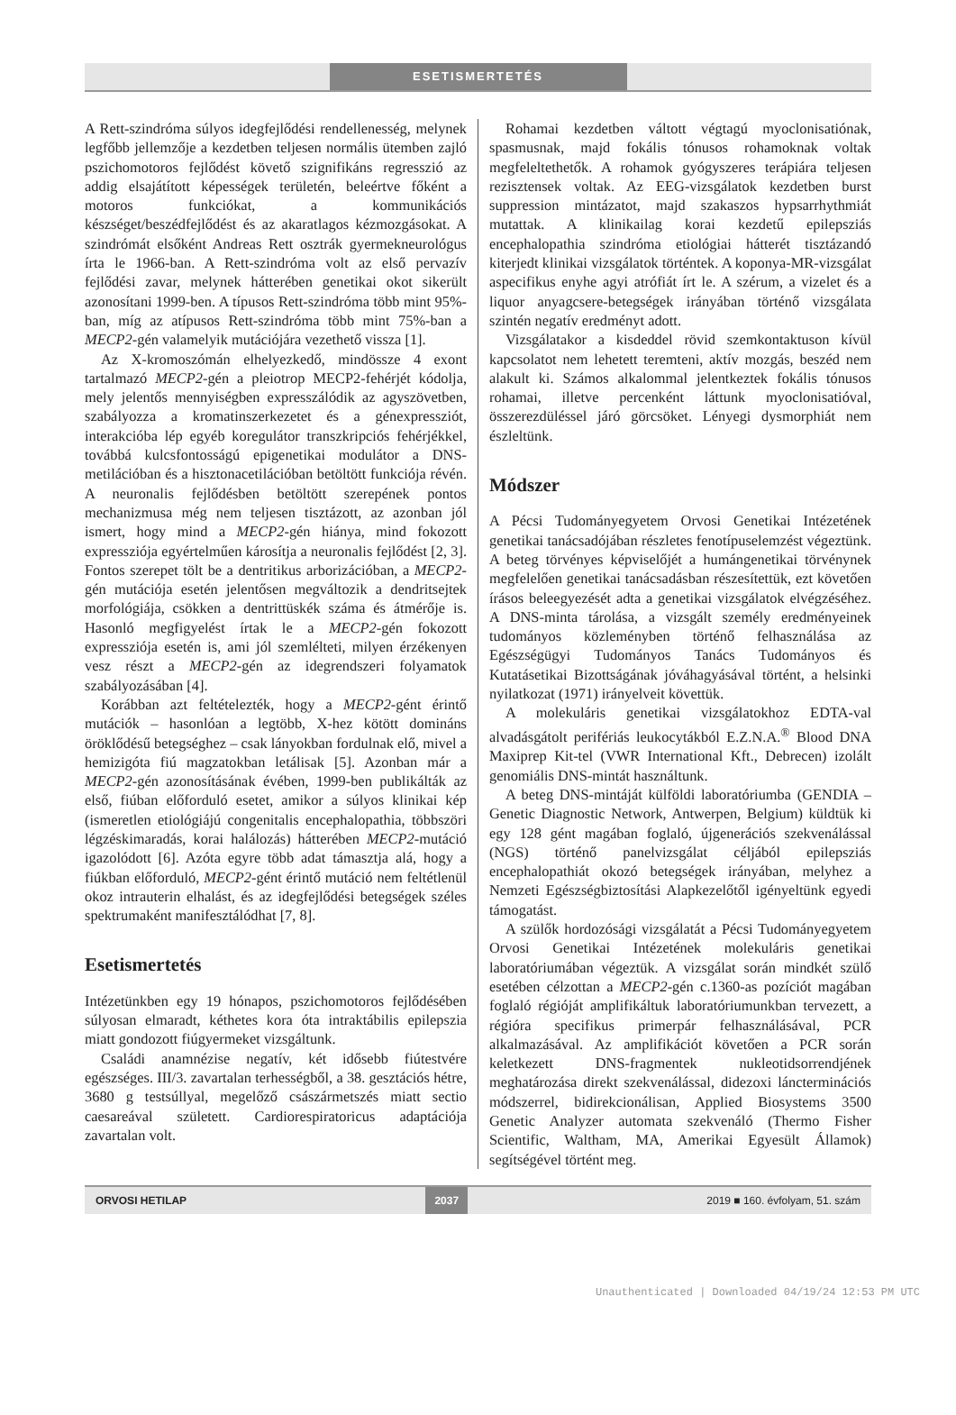ESETISMERTETÉS
A Rett-szindróma súlyos idegfejlődési rendellenesség, melynek legfőbb jellemzője a kezdetben teljesen normális ütemben zajló pszichomotoros fejlődést követő szignifikáns regresszió az addig elsajátított képességek területén, beleértve főként a motoros funkciókat, a kommunikációs készséget/beszédfejlődést és az akaratlagos kézmozgásokat. A szindrómát elsőként Andreas Rett osztrák gyermekneurológus írta le 1966-ban. A Rett-szindróma volt az első pervazív fejlődési zavar, melynek hátterében genetikai okot sikerült azonosítani 1999-ben. A típusos Rett-szindróma több mint 95%-ban, míg az atípusos Rett-szindróma több mint 75%-ban a MECP2-gén valamelyik mutációjára vezethető vissza [1].
Az X-kromoszómán elhelyezkedő, mindössze 4 exont tartalmazó MECP2-gén a pleiotrop MECP2-fehérjét kódolja, mely jelentős mennyiségben expresszálódik az agyszövetben, szabályozza a kromatinszerkezetet és a génexpressziót, interakcióba lép egyéb koregulátor transzkripciós fehérjékkel, továbbá kulcsfontosságú epigenetikai modulátor a DNS-metilációban és a hisztonacetilációban betöltött funkciója révén. A neuronalis fejlődésben betöltött szerepének pontos mechanizmusa még nem teljesen tisztázott, az azonban jól ismert, hogy mind a MECP2-gén hiánya, mind fokozott expressziója egyértelműen károsítja a neuronalis fejlődést [2, 3]. Fontos szerepet tölt be a dentritikus arborizációban, a MECP2-gén mutációja esetén jelentősen megváltozik a dendritsejtek morfológiája, csökken a dentrittüskék száma és átmérője is. Hasonló megfigyelést írtak le a MECP2-gén fokozott expressziója esetén is, ami jól szemlélteti, milyen érzékenyen vesz részt a MECP2-gén az idegrendszeri folyamatok szabályozásában [4].
Korábban azt feltételezték, hogy a MECP2-gént érintő mutációk – hasonlóan a legtöbb, X-hez kötött domináns öröklődésű betegséghez – csak lányokban fordulnak elő, mivel a hemizigóta fiú magzatokban letálisak [5]. Azonban már a MECP2-gén azonosításának évében, 1999-ben publikálták az első, fiúban előforduló esetet, amikor a súlyos klinikai kép (ismeretlen etiológiájú congenitalis encephalopathia, többszöri légzéskimaradás, korai halálozás) hátterében MECP2-mutáció igazolódott [6]. Azóta egyre több adat támasztja alá, hogy a fiúkban előforduló, MECP2-gént érintő mutáció nem feltétlenül okoz intrauterin elhalást, és az idegfejlődési betegségek széles spektrumaként manifesztálódhat [7, 8].
Esetismertetés
Intézetünkben egy 19 hónapos, pszichomotoros fejlődésében súlyosan elmaradt, kéthetes kora óta intraktábilis epilepszia miatt gondozott fiúgyermeket vizsgáltunk.
Családi anamnézise negatív, két idősebb fiútestvére egészséges. III/3. zavartalan terhességből, a 38. gesztációs hétre, 3680 g testsúllyal, megelőző császármetszés miatt sectio caesareával született. Cardiorespiratoricus adaptációja zavartalan volt.
Rohamai kezdetben váltott végtagú myoclonisatiónak, spasmusnak, majd fokális tónusos rohamoknak voltak megfeleltethetők. A rohamok gyógyszeres terápiára teljesen rezisztensek voltak. Az EEG-vizsgálatok kezdetben burst suppression mintázatot, majd szakaszos hypsarrhythmiát mutattak. A klinikailag korai kezdetű epilepsziás encephalopathia szindróma etiológiai hátterét tisztázandó kiterjedt klinikai vizsgálatok történtek. A koponya-MR-vizsgálat aspecifikus enyhe agyi atrófiát írt le. A szérum, a vizelet és a liquor anyagcsere-betegségek irányában történő vizsgálata szintén negatív eredményt adott.
Vizsgálatakor a kisdeddel rövid szemkontaktuson kívül kapcsolatot nem lehetett teremteni, aktív mozgás, beszéd nem alakult ki. Számos alkalommal jelentkeztek fokális tónusos rohamai, illetve percenként láttunk myoclonisatióval, összerezdüléssel járó görcsöket. Lényegi dysmorphiát nem észleltünk.
Módszer
A Pécsi Tudományegyetem Orvosi Genetikai Intézetének genetikai tanácsadójában részletes fenotípuselemzést végeztünk. A beteg törvényes képviselőjét a humángenetikai törvénynek megfelelően genetikai tanácsadásban részesítettük, ezt követően írásos beleegyezését adta a genetikai vizsgálatok elvégzéséhez. A DNS-minta tárolása, a vizsgált személy eredményeinek tudományos közleményben történő felhasználása az Egészségügyi Tudományos Tanács Tudományos és Kutatásetikai Bizottságának jóváhagyásával történt, a helsinki nyilatkozat (1971) irányelveit követtük.
A molekuláris genetikai vizsgálatokhoz EDTA-val alvadásgátolt perifériás leukocytákból E.Z.N.A.<sup>®</sup> Blood DNA Maxiprep Kit-tel (VWR International Kft., Debrecen) izolált genomiális DNS-mintát használtunk.
A beteg DNS-mintáját külföldi laboratóriumba (GENDIA – Genetic Diagnostic Network, Antwerpen, Belgium) küldtük ki egy 128 gént magában foglaló, újgenerációs szekvenálással (NGS) történő panelvizsgálat céljából epilepsziás encephalopathiát okozó betegségek irányában, melyhez a Nemzeti Egészségbiztosítási Alapkezelőtől igényeltünk egyedi támogatást.
A szülők hordozósági vizsgálatát a Pécsi Tudományegyetem Orvosi Genetikai Intézetének molekuláris genetikai laboratóriumában végeztük. A vizsgálat során mindkét szülő esetében célzottan a MECP2-gén c.1360-as pozíciót magában foglaló régióját amplifikáltuk laboratóriumunkban tervezett, a régióra specifikus primerpár felhasználásával, PCR alkalmazásával. Az amplifikációt követően a PCR során keletkezett DNS-fragmentek nukleotidsorrendjének meghatározása direkt szekvenálással, didezoxi láncterminációs módszerrel, bidirekcionálisan, Applied Biosystems 3500 Genetic Analyzer automata szekvenáló (Thermo Fisher Scientific, Waltham, MA, Amerikai Egyesült Államok) segítségével történt meg.
ORVOSI HETILAP 2037 2019 ■ 160. évfolyam, 51. szám
Unauthenticated | Downloaded 04/19/24 12:53 PM UTC